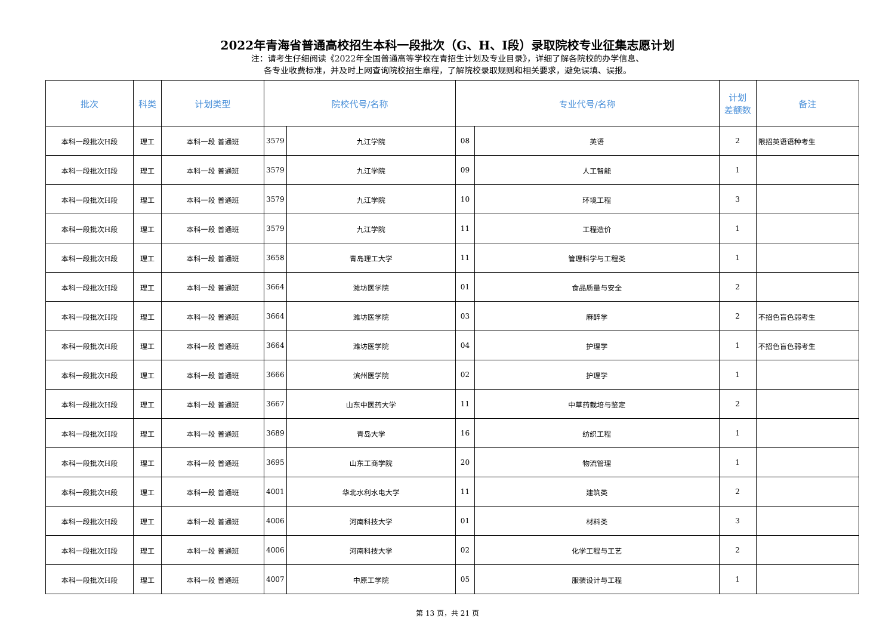2022年青海省普通高校招生本科一段批次（G、H、I段）录取院校专业征集志愿计划
注：请考生仔细阅读《2022年全国普通高等学校在青招生计划及专业目录》，详细了解各院校的办学信息、
各专业收费标准，并及时上网查询院校招生章程，了解院校录取规则和相关要求，避免误填、误报。
| 批次 | 科类 | 计划类型 | 院校代号/名称 | | 专业代号/名称 | | 计划 差额数 | 备注 |
| --- | --- | --- | --- | --- | --- | --- | --- | --- |
| 本科一段批次H段 | 理工 | 本科一段 普通班 | 3579 | 九江学院 | 08 | 英语 | 2 | 限招英语语种考生 |
| 本科一段批次H段 | 理工 | 本科一段 普通班 | 3579 | 九江学院 | 09 | 人工智能 | 1 | |
| 本科一段批次H段 | 理工 | 本科一段 普通班 | 3579 | 九江学院 | 10 | 环境工程 | 3 | |
| 本科一段批次H段 | 理工 | 本科一段 普通班 | 3579 | 九江学院 | 11 | 工程造价 | 1 | |
| 本科一段批次H段 | 理工 | 本科一段 普通班 | 3658 | 青岛理工大学 | 11 | 管理科学与工程类 | 1 | |
| 本科一段批次H段 | 理工 | 本科一段 普通班 | 3664 | 潍坊医学院 | 01 | 食品质量与安全 | 2 | |
| 本科一段批次H段 | 理工 | 本科一段 普通班 | 3664 | 潍坊医学院 | 03 | 麻醉学 | 2 | 不招色盲色弱考生 |
| 本科一段批次H段 | 理工 | 本科一段 普通班 | 3664 | 潍坊医学院 | 04 | 护理学 | 1 | 不招色盲色弱考生 |
| 本科一段批次H段 | 理工 | 本科一段 普通班 | 3666 | 滨州医学院 | 02 | 护理学 | 1 | |
| 本科一段批次H段 | 理工 | 本科一段 普通班 | 3667 | 山东中医药大学 | 11 | 中草药栽培与鉴定 | 2 | |
| 本科一段批次H段 | 理工 | 本科一段 普通班 | 3689 | 青岛大学 | 16 | 纺织工程 | 1 | |
| 本科一段批次H段 | 理工 | 本科一段 普通班 | 3695 | 山东工商学院 | 20 | 物流管理 | 1 | |
| 本科一段批次H段 | 理工 | 本科一段 普通班 | 4001 | 华北水利水电大学 | 11 | 建筑类 | 2 | |
| 本科一段批次H段 | 理工 | 本科一段 普通班 | 4006 | 河南科技大学 | 01 | 材料类 | 3 | |
| 本科一段批次H段 | 理工 | 本科一段 普通班 | 4006 | 河南科技大学 | 02 | 化学工程与工艺 | 2 | |
| 本科一段批次H段 | 理工 | 本科一段 普通班 | 4007 | 中原工学院 | 05 | 服装设计与工程 | 1 | |
第 13 页，共 21 页